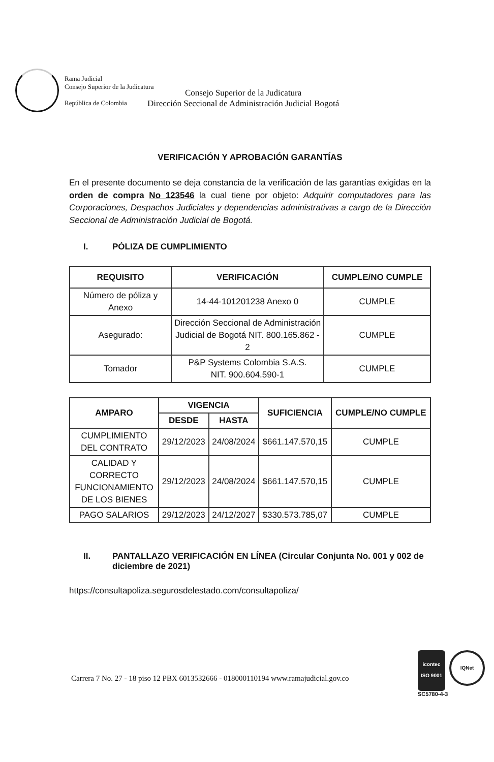Rama Judicial
Consejo Superior de la Judicatura
República de Colombia
Consejo Superior de la Judicatura
Dirección Seccional de Administración Judicial Bogotá
VERIFICACIÓN Y APROBACIÓN GARANTÍAS
En el presente documento se deja constancia de la verificación de las garantías exigidas en la orden de compra No 123546 la cual tiene por objeto: Adquirir computadores para las Corporaciones, Despachos Judiciales y dependencias administrativas a cargo de la Dirección Seccional de Administración Judicial de Bogotá.
I. PÓLIZA DE CUMPLIMIENTO
| REQUISITO | VERIFICACIÓN | CUMPLE/NO CUMPLE |
| --- | --- | --- |
| Número de póliza y Anexo | 14-44-101201238 Anexo 0 | CUMPLE |
| Asegurado: | Dirección Seccional de Administración Judicial de Bogotá NIT. 800.165.862 - 2 | CUMPLE |
| Tomador | P&P Systems Colombia S.A.S. NIT. 900.604.590-1 | CUMPLE |
| AMPARO | VIGENCIA | | SUFICIENCIA | CUMPLE/NO CUMPLE |
| --- | --- | --- | --- | --- |
| | DESDE | HASTA | | |
| CUMPLIMIENTO DEL CONTRATO | 29/12/2023 | 24/08/2024 | $661.147.570,15 | CUMPLE |
| CALIDAD Y CORRECTO FUNCIONAMIENTO DE LOS BIENES | 29/12/2023 | 24/08/2024 | $661.147.570,15 | CUMPLE |
| PAGO SALARIOS | 29/12/2023 | 24/12/2027 | $330.573.785,07 | CUMPLE |
II. PANTALLAZO VERIFICACIÓN EN LÍNEA (Circular Conjunta No. 001 y 002 de diciembre de 2021)
https://consultapoliza.segurosdelestado.com/consultapoliza/
Carrera 7 No. 27 - 18 piso 12 PBX 6013532666 - 018000110194 www.ramajudicial.gov.co
icontec
ISO 9001
IQNet
SC5780-4-3